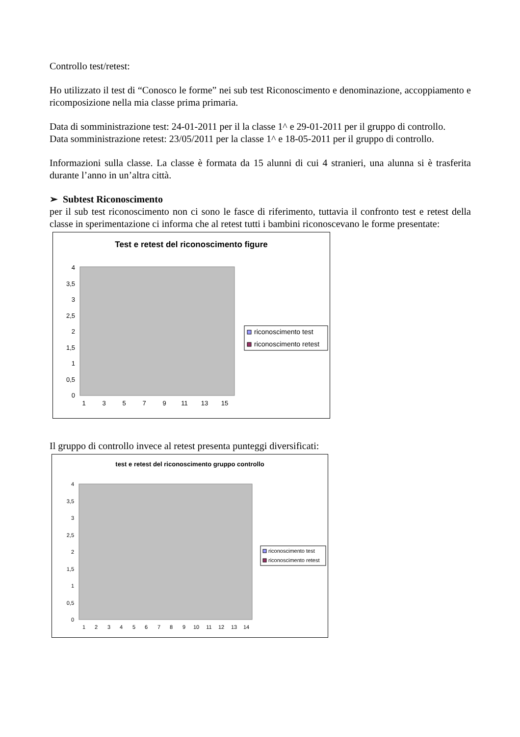Controllo test/retest:
Ho utilizzato il test di “Conosco le forme” nei sub test Riconoscimento e denominazione, accoppiamento e ricomposizione nella mia classe prima primaria.
Data di somministrazione test: 24-01-2011 per il la classe 1^ e 29-01-2011 per il gruppo di controllo.
Data somministrazione retest: 23/05/2011 per la classe 1^ e 18-05-2011 per il gruppo di controllo.
Informazioni sulla classe. La classe è formata da 15 alunni di cui 4 stranieri, una alunna si è trasferita durante l’anno in un’altra città.
➢ Subtest Riconoscimento
per il sub test riconoscimento non ci sono le fasce di riferimento, tuttavia il confronto test e retest della classe in sperimentazione ci informa che al retest tutti i bambini riconoscevano le forme presentate:
Test e retest del riconoscimento figure
0
0,5
1
1,5
2
2,5
3
3,5
4
1
3
5
7
9
11
13
15
riconoscimento test
riconoscimento retest
Il gruppo di controllo invece al retest presenta punteggi diversificati:
test e retest del riconoscimento gruppo controllo
0
0,5
1
1,5
2
2,5
3
3,5
4
1
2
3
4
5
6
7
8
9
10
11
12
13
14
riconoscimento test
riconoscimento retest